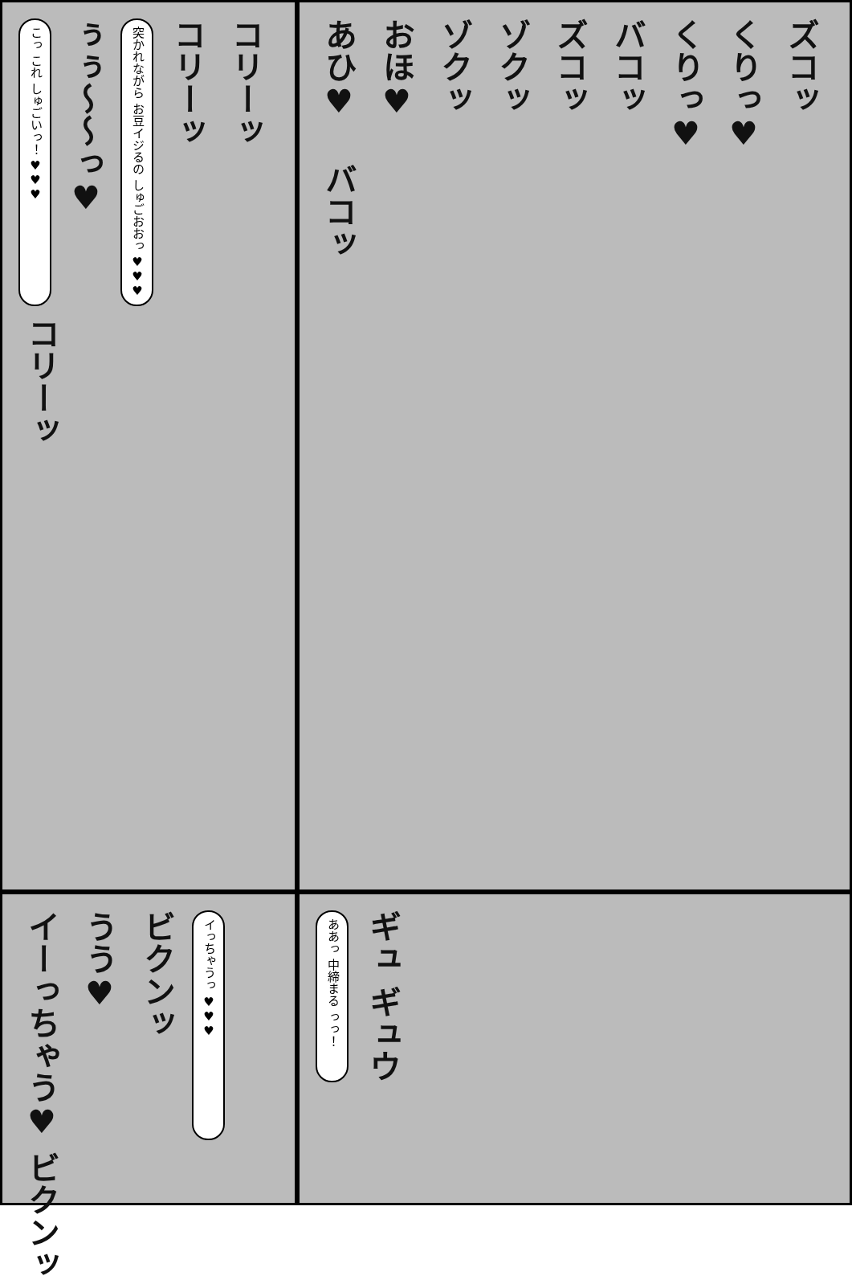こっ これ しゅごいっ！ ♥♥♥
ぅぅ〜〜っ♥
突かれながら お豆イジるの しゅごおおっ ♥♥♥
コリーッ
コリーッ
コリーッ
あひ♥
おほ♥
ゾクッ
ゾクッ
ズコッ
バコッ
くりっ♥
くりっ♥
ズコッ
バコッ
イーっちゃう♥
うう♥
ビクンッ
イっちゃうっ ♥♥♥
ビクンッ
ああっ 中締まる っっ！
ギュ ギュウ